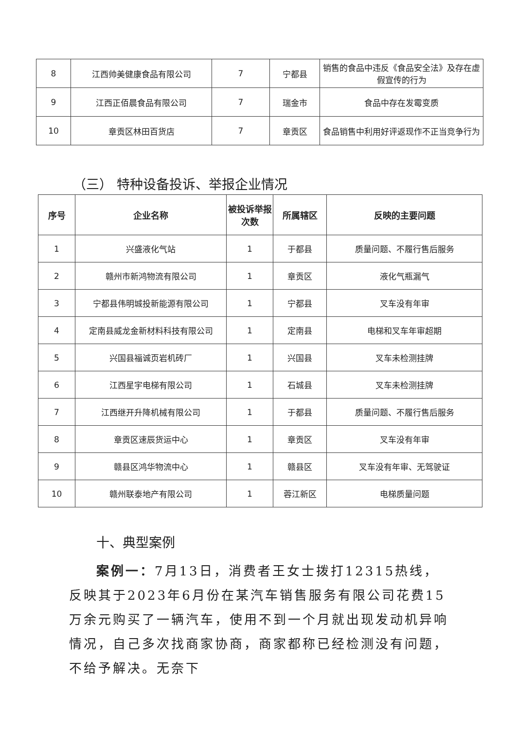| 8 | 江西帅美健康食品有限公司 | 7 | 宁都县 | 销售的食品中违反《食品安全法》及存在虚假宣传的行为 |
| 9 | 江西正佰晨食品有限公司 | 7 | 瑞金市 | 食品中存在发霉变质 |
| 10 | 章贡区林田百货店 | 7 | 章贡区 | 食品销售中利用好评返现作不正当竞争行为 |
（三） 特种设备投诉、举报企业情况
| 序号 | 企业名称 | 被投诉举报次数 | 所属辖区 | 反映的主要问题 |
| --- | --- | --- | --- | --- |
| 1 | 兴盛液化气站 | 1 | 于都县 | 质量问题、不履行售后服务 |
| 2 | 赣州市新鸿物流有限公司 | 1 | 章贡区 | 液化气瓶漏气 |
| 3 | 宁都县伟明城投新能源有限公司 | 1 | 宁都县 | 叉车没有年审 |
| 4 | 定南县威龙金新材料科技有限公司 | 1 | 定南县 | 电梯和叉车年审超期 |
| 5 | 兴国县福诚页岩机砖厂 | 1 | 兴国县 | 叉车未检测挂牌 |
| 6 | 江西星宇电梯有限公司 | 1 | 石城县 | 叉车未检测挂牌 |
| 7 | 江西继开升降机械有限公司 | 1 | 于都县 | 质量问题、不履行售后服务 |
| 8 | 章贡区速辰货运中心 | 1 | 章贡区 | 叉车没有年审 |
| 9 | 赣县区鸿华物流中心 | 1 | 赣县区 | 叉车没有年审、无驾驶证 |
| 10 | 赣州联泰地产有限公司 | 1 | 蓉江新区 | 电梯质量问题 |
十、典型案例
案例一：7月13日，消费者王女士拨打12315热线，反映其于2023年6月份在某汽车销售服务有限公司花费15万余元购买了一辆汽车，使用不到一个月就出现发动机异响情况，自己多次找商家协商，商家都称已经检测没有问题，不给予解决。无奈下